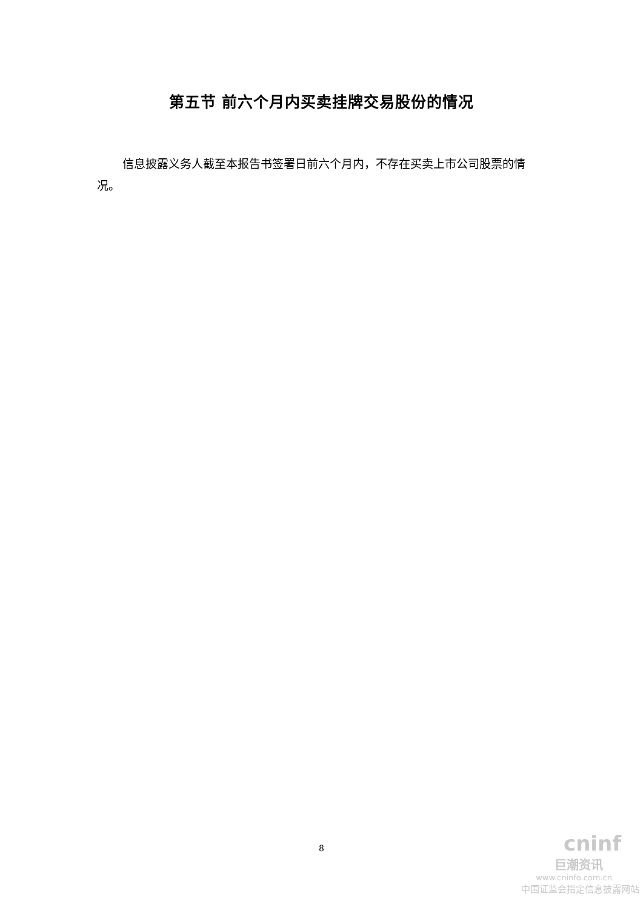第五节 前六个月内买卖挂牌交易股份的情况
信息披露义务人截至本报告书签署日前六个月内，不存在买卖上市公司股票的情况。
8
cninf
巨潮资讯
www.cninfo.com.cn
中国证监会指定信息披露网站